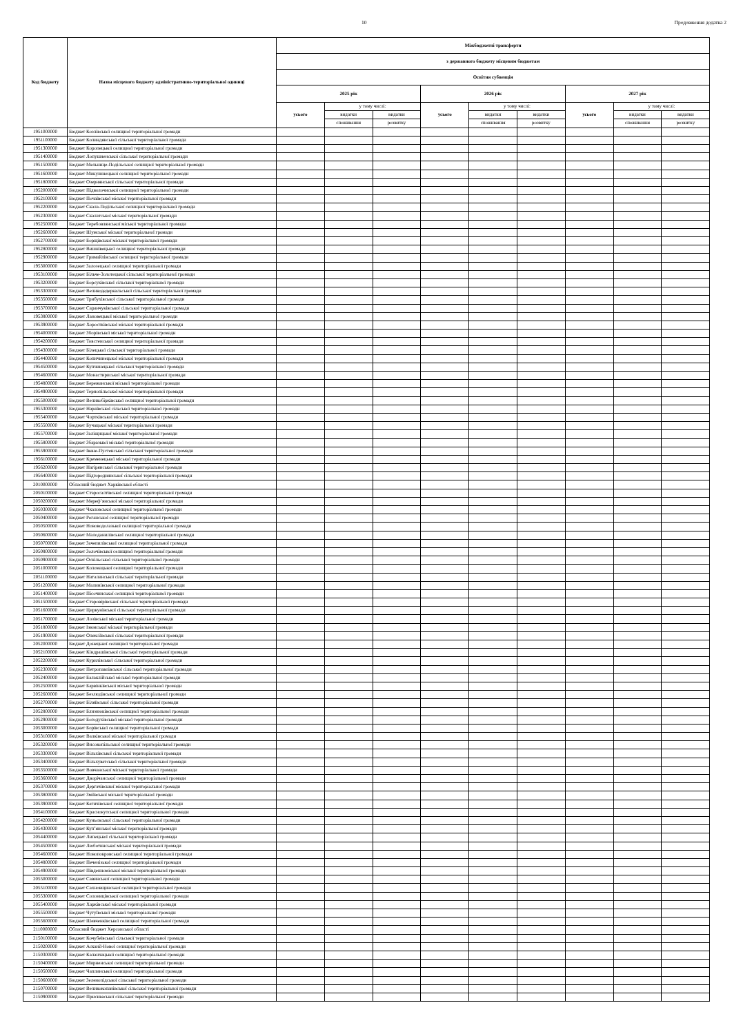10 Продовження додатка 2
| Код бюджету | Назва місцевого бюджету адміністративно-територіальної одиниці | Міжбюджетні трансферти | | | | | | | | |
| --- | --- | --- | --- | --- | --- | --- | --- | --- | --- | --- |
| | | з державного бюджету місцевим бюджетам | | | | | | | | |
| | | Освітня субвенція | | | | | | | | |
| | | 2025 рік | | | 2026 рік | | | 2027 рік | | |
| | | усього | у тому числі: | | усього | у тому числі: | | усього | у тому числі: | |
| | | | видатки | видатки | | видатки | видатки | | видатки | видатки |
| | | | споживання | розвитку | | споживання | розвитку | | споживання | розвитку |
| 1951000000 | Бюджет Козлівської селищної територіальної громади | | | | | | | | | |
| 1951100000 | Бюджет Колиндянської сільської територіальної громади | | | | | | | | | |
| 1951300000 | Бюджет Коропецької селищної територіальної громади | | | | | | | | | |
| 1951400000 | Бюджет Лопушненської сільської територіальної громади | | | | | | | | | |
| 1951500000 | Бюджет Мельнице-Подільської селищної територіальної громади | | | | | | | | | |
| 1951600000 | Бюджет Микулинецької селищної територіальної громади | | | | | | | | | |
| 1951800000 | Бюджет Озернянської сільської територіальної громади | | | | | | | | | |
| 1952000000 | Бюджет Підволочиської селищної територіальної громади | | | | | | | | | |
| 1952100000 | Бюджет Почаївської міської територіальної громади | | | | | | | | | |
| 1952200000 | Бюджет Скала-Подільської селищної територіальної громади | | | | | | | | | |
| 1952300000 | Бюджет Скалатської міської територіальної громади | | | | | | | | | |
| 1952500000 | Бюджет Теребовлянської міської територіальної громади | | | | | | | | | |
| 1952600000 | Бюджет Шумської міської територіальної громади | | | | | | | | | |
| 1952700000 | Бюджет Борщівської міської територіальної громади | | | | | | | | | |
| 1952800000 | Бюджет Вишнівецької селищної територіальної громади | | | | | | | | | |
| 1952900000 | Бюджет Гримайлівської селищної територіальної громади | | | | | | | | | |
| 1953000000 | Бюджет Залозецької селищної територіальної громади | | | | | | | | | |
| 1953100000 | Бюджет Більче-Золотецької сільської територіальної громади | | | | | | | | | |
| 1953200000 | Бюджет Борсуківської сільської територіальної громади | | | | | | | | | |
| 1953300000 | Бюджет Великодедеркальської сільської територіальної громади | | | | | | | | | |
| 1953500000 | Бюджет Трибухівської сільської територіальної громади | | | | | | | | | |
| 1953700000 | Бюджет Саранчуківської сільської територіальної громади | | | | | | | | | |
| 1953800000 | Бюджет Лановецької міської територіальної громади | | | | | | | | | |
| 1953900000 | Бюджет Хоростківської міської територіальної громади | | | | | | | | | |
| 1954000000 | Бюджет Зборівської міської територіальної громади | | | | | | | | | |
| 1954200000 | Бюджет Товстенської селищної територіальної громади | | | | | | | | | |
| 1954300000 | Бюджет Білецької сільської територіальної громади | | | | | | | | | |
| 1954400000 | Бюджет Копичинецької міської територіальної громади | | | | | | | | | |
| 1954500000 | Бюджет Купчинецької сільської територіальної громади | | | | | | | | | |
| 1954600000 | Бюджет Монастириської міської територіальної громади | | | | | | | | | |
| 1954800000 | Бюджет Бережанської міської територіальної громади | | | | | | | | | |
| 1954900000 | Бюджет Тернопільської міської територіальної громади | | | | | | | | | |
| 1955000000 | Бюджет Великобірківської селищної територіальної громади | | | | | | | | | |
| 1955300000 | Бюджет Нараївської сільської територіальної громади | | | | | | | | | |
| 1955400000 | Бюджет Чортківської міської територіальної громади | | | | | | | | | |
| 1955500000 | Бюджет Бучацької міської територіальної громади | | | | | | | | | |
| 1955700000 | Бюджет Заліщицької міської територіальної громади | | | | | | | | | |
| 1955800000 | Бюджет Збаразької міської територіальної громади | | | | | | | | | |
| 1955900000 | Бюджет Іване-Пустенської сільської територіальної громади | | | | | | | | | |
| 1956100000 | Бюджет Кременецької міської територіальної громади | | | | | | | | | |
| 1956200000 | Бюджет Нагірянської сільської територіальної громади | | | | | | | | | |
| 1956400000 | Бюджет Підгороднянської сільської територіальної громади | | | | | | | | | |
| 2010000000 | Обласний бюджет Харківської області | | | | | | | | | |
| 2050100000 | Бюджет Старосалтівської селищної територіальної громади | | | | | | | | | |
| 2050200000 | Бюджет Мереф’янської міської територіальної громади | | | | | | | | | |
| 2050300000 | Бюджет Чкаловської селищної територіальної громади | | | | | | | | | |
| 2050400000 | Бюджет Роганської селищної територіальної громади | | | | | | | | | |
| 2050500000 | Бюджет Нововодолазької селищної територіальної громади | | | | | | | | | |
| 2050600000 | Бюджет Малоданилівської селищної територіальної громади | | | | | | | | | |
| 2050700000 | Бюджет Зачепилівської селищної територіальної громади | | | | | | | | | |
| 2050800000 | Бюджет Золочівської селищної територіальної громади | | | | | | | | | |
| 2050900000 | Бюджет Оскільської сільської територіальної громади | | | | | | | | | |
| 2051000000 | Бюджет Коломацької селищної територіальної громади | | | | | | | | | |
| 2051100000 | Бюджет Наталинської сільської територіальної громади | | | | | | | | | |
| 2051200000 | Бюджет Малинівської селищної територіальної громади | | | | | | | | | |
| 2051400000 | Бюджет Пісочинської селищної територіальної громади | | | | | | | | | |
| 2051500000 | Бюджет Старовірівської сільської територіальної громади | | | | | | | | | |
| 2051600000 | Бюджет Циркунівської сільської територіальної громади | | | | | | | | | |
| 2051700000 | Бюджет Лозівської міської територіальної громади | | | | | | | | | |
| 2051800000 | Бюджет Ізюмської міської територіальної громади | | | | | | | | | |
| 2051900000 | Бюджет Олексіївської сільської територіальної громади | | | | | | | | | |
| 2052000000 | Бюджет Донецької селищної територіальної громади | | | | | | | | | |
| 2052100000 | Бюджет Кіндрашівської сільської територіальної громади | | | | | | | | | |
| 2052200000 | Бюджет Курилівської сільської територіальної громади | | | | | | | | | |
| 2052300000 | Бюджет Петропавлівської сільської територіальної громади | | | | | | | | | |
| 2052400000 | Бюджет Балаклійської міської територіальної громади | | | | | | | | | |
| 2052500000 | Бюджет Барвінківської міської територіальної громади | | | | | | | | | |
| 2052600000 | Бюджет Безлюдівської селищної територіальної громади | | | | | | | | | |
| 2052700000 | Бюджет Біляївської сільської територіальної громади | | | | | | | | | |
| 2052800000 | Бюджет Близнюківської селищної територіальної громади | | | | | | | | | |
| 2052900000 | Бюджет Богодухівської міської територіальної громади | | | | | | | | | |
| 2053000000 | Бюджет Борівської селищної територіальної громади | | | | | | | | | |
| 2053100000 | Бюджет Валківської міської територіальної громади | | | | | | | | | |
| 2053200000 | Бюджет Високопільської селищної територіальної громади | | | | | | | | | |
| 2053300000 | Бюджет Вільхівської сільської територіальної громади | | | | | | | | | |
| 2053400000 | Бюджет Вільхуватської сільської територіальної громади | | | | | | | | | |
| 2053500000 | Бюджет Вовчанської міської територіальної громади | | | | | | | | | |
| 2053600000 | Бюджет Дворічанської селищної територіальної громади | | | | | | | | | |
| 2053700000 | Бюджет Дергачівської міської територіальної громади | | | | | | | | | |
| 2053800000 | Бюджет Зміївської міської територіальної громади | | | | | | | | | |
| 2053900000 | Бюджет Кегичівської селищної територіальної громади | | | | | | | | | |
| 2054100000 | Бюджет Краснокутської селищної територіальної громади | | | | | | | | | |
| 2054200000 | Бюджет Куньєвської сільської територіальної громади | | | | | | | | | |
| 2054300000 | Бюджет Куп’янської міської територіальної громади | | | | | | | | | |
| 2054400000 | Бюджет Липецької сільської територіальної громади | | | | | | | | | |
| 2054500000 | Бюджет Люботинської міської територіальної громади | | | | | | | | | |
| 2054600000 | Бюджет Новопокровської селищної територіальної громади | | | | | | | | | |
| 2054800000 | Бюджет Печенізької селищної територіальної громади | | | | | | | | | |
| 2054900000 | Бюджет Південноміської міської територіальної громади | | | | | | | | | |
| 2055000000 | Бюджет Савинської селищної територіальної громади | | | | | | | | | |
| 2055100000 | Бюджет Сахновщинської селищної територіальної громади | | | | | | | | | |
| 2055300000 | Бюджет Солоницівської селищної територіальної громади | | | | | | | | | |
| 2055400000 | Бюджет Харківської міської територіальної громади | | | | | | | | | |
| 2055500000 | Бюджет Чугуївської міської територіальної громади | | | | | | | | | |
| 2055600000 | Бюджет Шевченківської селищної територіальної громади | | | | | | | | | |
| 2110000000 | Обласний бюджет Херсонської області | | | | | | | | | |
| 2150100000 | Бюджет Кочубеївської сільської територіальної громади | | | | | | | | | |
| 2150200000 | Бюджет Асканії-Нової селищної територіальної громади | | | | | | | | | |
| 2150300000 | Бюджет Каланчацької селищної територіальної громади | | | | | | | | | |
| 2150400000 | Бюджет Мирненської селищної територіальної громади | | | | | | | | | |
| 2150500000 | Бюджет Чаплинської селищної територіальної громади | | | | | | | | | |
| 2150600000 | Бюджет Зеленопідської сільської територіальної громади | | | | | | | | | |
| 2150700000 | Бюджет Великокопанівської сільської територіальної громади | | | | | | | | | |
| 2150900000 | Бюджет Присиваської сільської територіальної громади | | | | | | | | | |